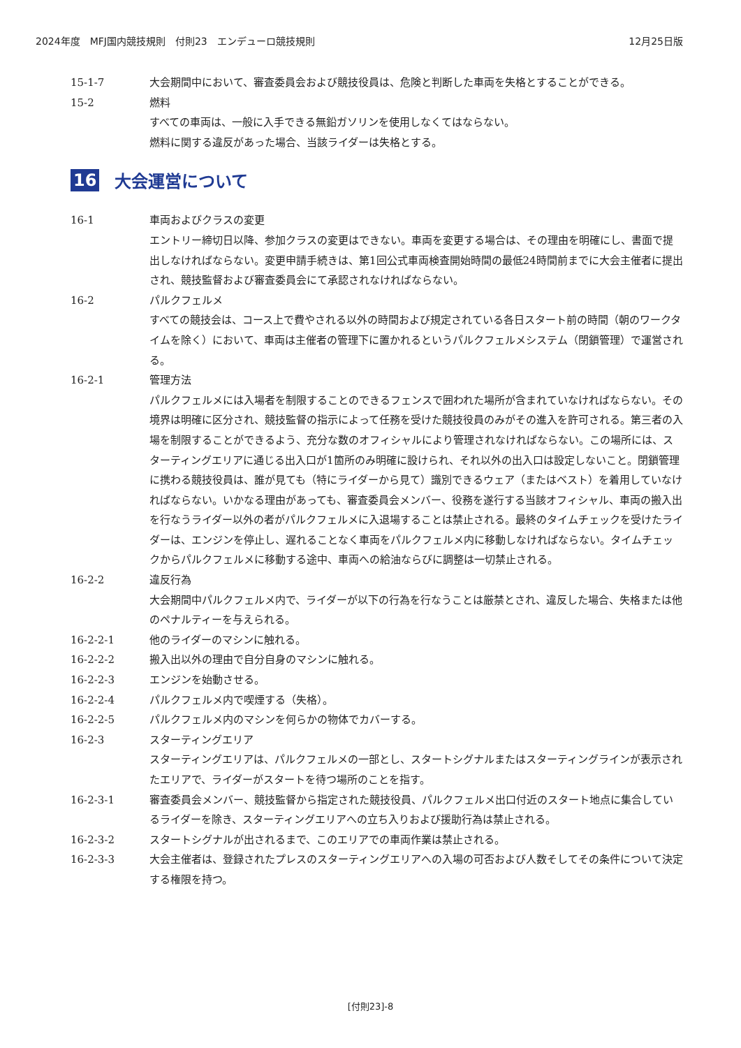2024年度　MFJ国内競技規則　付則23　エンデューロ競技規則
12月25日版
15-1-7 大会期間中において、審査委員会および競技役員は、危険と判断した車両を失格とすることができる。
15-2 燃料
すべての車両は、一般に入手できる無鉛ガソリンを使用しなくてはならない。
燃料に関する違反があった場合、当該ライダーは失格とする。
16 大会運営について
16-1 車両およびクラスの変更
エントリー締切日以降、参加クラスの変更はできない。車両を変更する場合は、その理由を明確にし、書面で提出しなければならない。変更申請手続きは、第1回公式車両検査開始時間の最低24時間前までに大会主催者に提出され、競技監督および審査委員会にて承認されなければならない。
16-2 パルクフェルメ
すべての競技会は、コース上で費やされる以外の時間および規定されている各日スタート前の時間（朝のワークタイムを除く）において、車両は主催者の管理下に置かれるというパルクフェルメシステム（閉鎖管理）で運営される。
16-2-1 管理方法
パルクフェルメには入場者を制限することのできるフェンスで囲われた場所が含まれていなければならない。その境界は明確に区分され、競技監督の指示によって任務を受けた競技役員のみがその進入を許可される。第三者の入場を制限することができるよう、充分な数のオフィシャルにより管理されなければならない。この場所には、スターティングエリアに通じる出入口が1箇所のみ明確に設けられ、それ以外の出入口は設定しないこと。閉鎖管理に携わる競技役員は、誰が見ても（特にライダーから見て）識別できるウェア（またはベスト）を着用していなければならない。いかなる理由があっても、審査委員会メンバー、役務を遂行する当該オフィシャル、車両の搬入出を行なうライダー以外の者がパルクフェルメに入退場することは禁止される。最終のタイムチェックを受けたライダーは、エンジンを停止し、遅れることなく車両をパルクフェルメ内に移動しなければならない。タイムチェックからパルクフェルメに移動する途中、車両への給油ならびに調整は一切禁止される。
16-2-2 違反行為
大会期間中パルクフェルメ内で、ライダーが以下の行為を行なうことは厳禁とされ、違反した場合、失格または他のペナルティーを与えられる。
16-2-2-1 他のライダーのマシンに触れる。
16-2-2-2 搬入出以外の理由で自分自身のマシンに触れる。
16-2-2-3 エンジンを始動させる。
16-2-2-4 パルクフェルメ内で喫煙する（失格）。
16-2-2-5 パルクフェルメ内のマシンを何らかの物体でカバーする。
16-2-3 スターティングエリア
スターティングエリアは、パルクフェルメの一部とし、スタートシグナルまたはスターティングラインが表示されたエリアで、ライダーがスタートを待つ場所のことを指す。
16-2-3-1 審査委員会メンバー、競技監督から指定された競技役員、パルクフェルメ出口付近のスタート地点に集合しているライダーを除き、スターティングエリアへの立ち入りおよび援助行為は禁止される。
16-2-3-2 スタートシグナルが出されるまで、このエリアでの車両作業は禁止される。
16-2-3-3 大会主催者は、登録されたプレスのスターティングエリアへの入場の可否および人数そしてその条件について決定する権限を持つ。
[付則23]-8